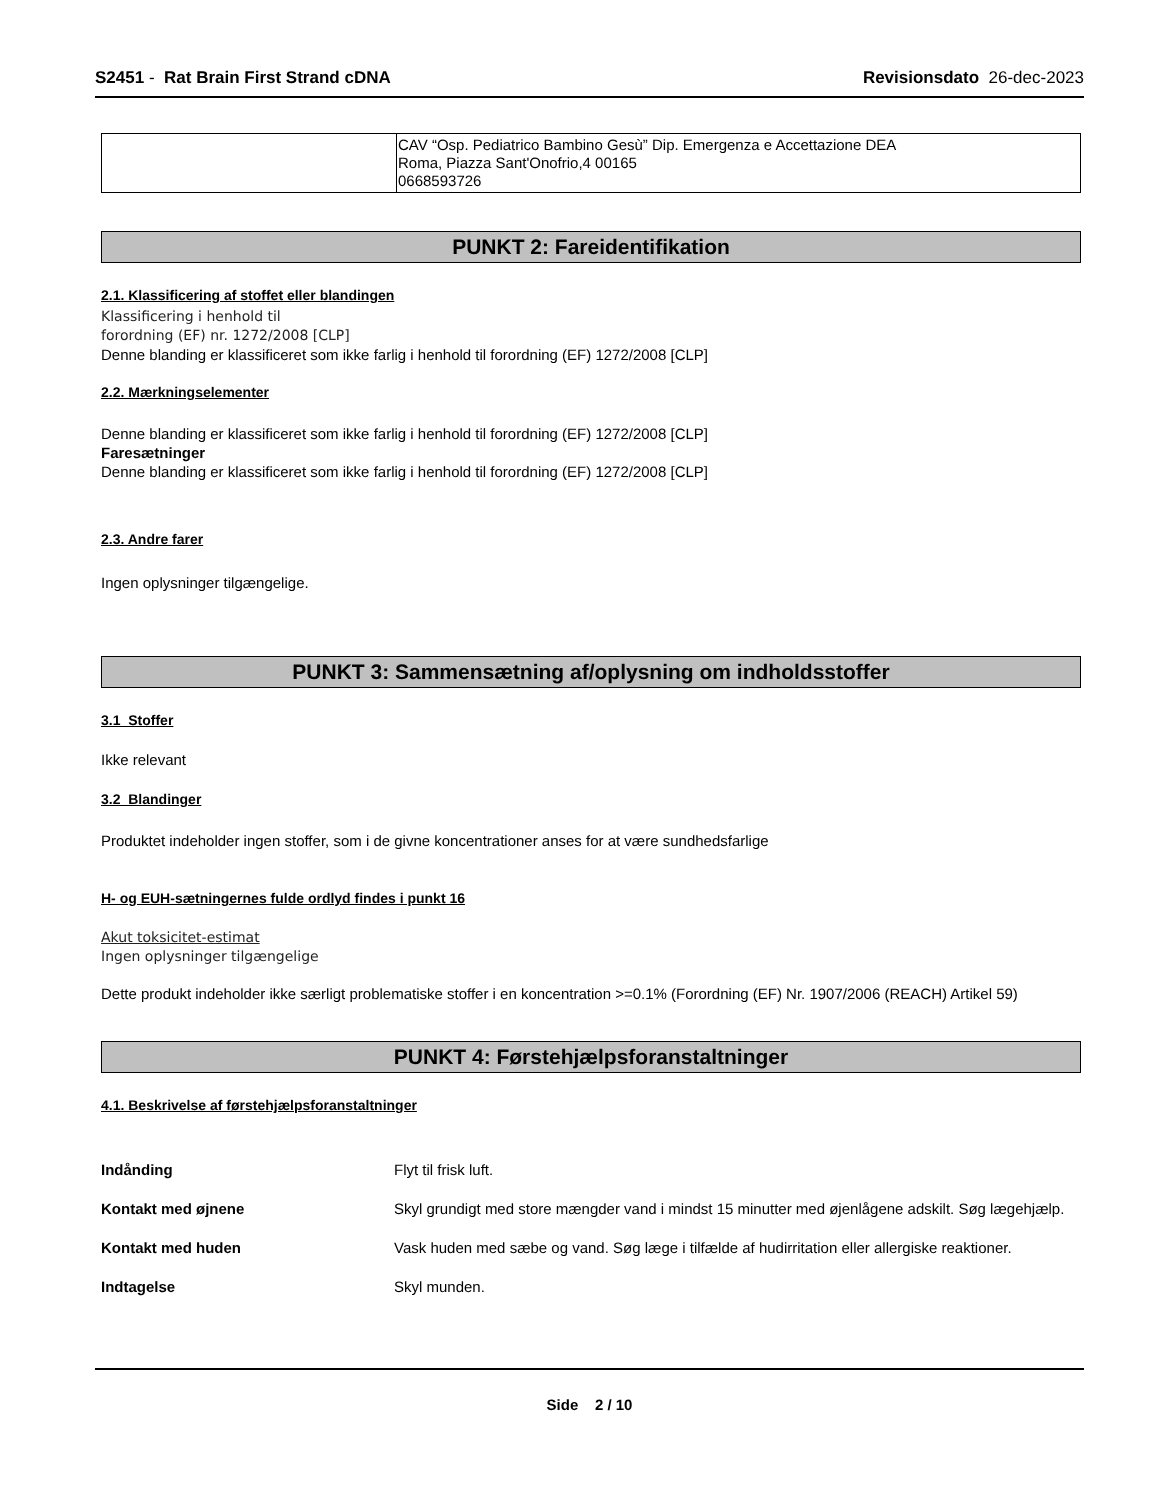S2451 - Rat Brain First Strand cDNA
Revisionsdato 26-dec-2023
| | CAV “Osp. Pediatrico Bambino Gesù” Dip. Emergenza e Accettazione DEA Roma, Piazza Sant'Onofrio,4 00165 0668593726 |
PUNKT 2: Fareidentifikation
2.1. Klassificering af stoffet eller blandingen
Klassificering i henhold til
forordning (EF) nr. 1272/2008 [CLP]
Denne blanding er klassificeret som ikke farlig i henhold til forordning (EF) 1272/2008 [CLP]
2.2. Mærkningselementer
Denne blanding er klassificeret som ikke farlig i henhold til forordning (EF) 1272/2008 [CLP]
Faresætninger
Denne blanding er klassificeret som ikke farlig i henhold til forordning (EF) 1272/2008 [CLP]
2.3. Andre farer
Ingen oplysninger tilgængelige.
PUNKT 3: Sammensætning af/oplysning om indholdsstoffer
3.1 Stoffer
Ikke relevant
3.2 Blandinger
Produktet indeholder ingen stoffer, som i de givne koncentrationer anses for at være sundhedsfarlige
H- og EUH-sætningernes fulde ordlyd findes i punkt 16
Akut toksicitet-estimat
Ingen oplysninger tilgængelige
Dette produkt indeholder ikke særligt problematiske stoffer i en koncentration >=0.1% (Forordning (EF) Nr. 1907/2006 (REACH) Artikel 59)
PUNKT 4: Førstehjælpsforanstaltninger
4.1. Beskrivelse af førstehjælpsforanstaltninger
Indånding Flyt til frisk luft.
Kontakt med øjnene Skyl grundigt med store mængder vand i mindst 15 minutter med øjenlågene adskilt. Søg lægehjælp.
Kontakt med huden Vask huden med sæbe og vand. Søg læge i tilfælde af hudirritation eller allergiske reaktioner.
Indtagelse Skyl munden.
Side 2 / 10